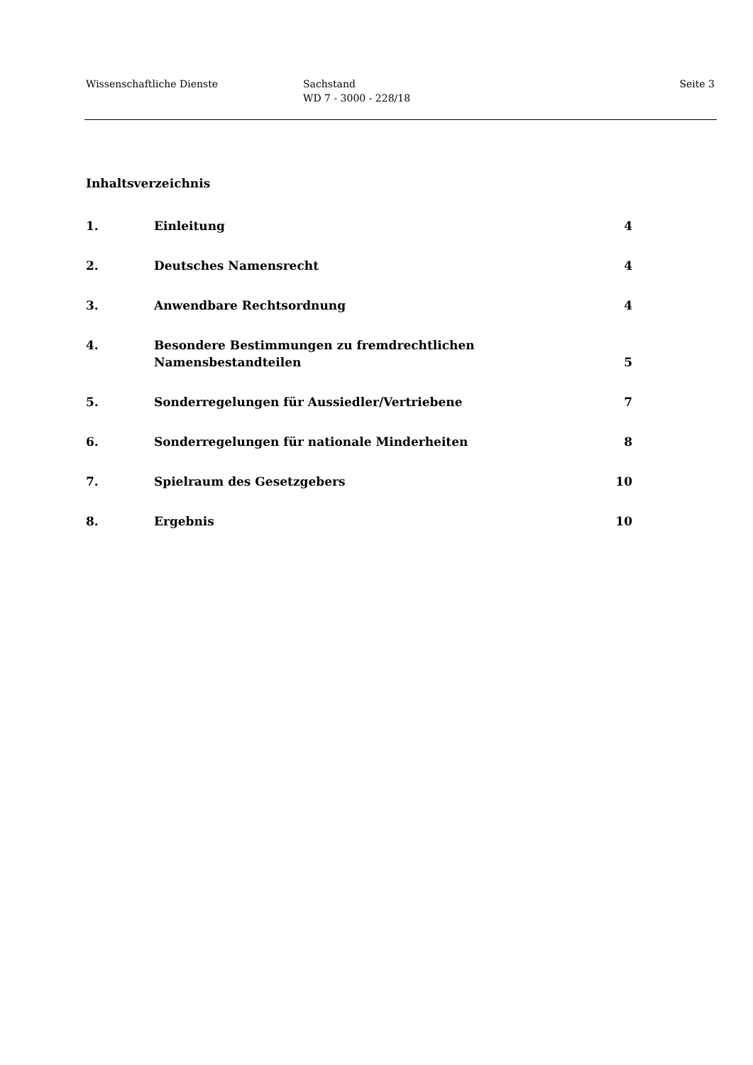Wissenschaftliche Dienste Sachstand
WD 7 - 3000 - 228/18
Seite 3
Inhaltsverzeichnis
| 1. | Einleitung | 4 |
| 2. | Deutsches Namensrecht | 4 |
| 3. | Anwendbare Rechtsordnung | 4 |
| 4. | Besondere Bestimmungen zu fremdrechtlichen Namensbestandteilen | 5 |
| 5. | Sonderregelungen für Aussiedler/Vertriebene | 7 |
| 6. | Sonderregelungen für nationale Minderheiten | 8 |
| 7. | Spielraum des Gesetzgebers | 10 |
| 8. | Ergebnis | 10 |